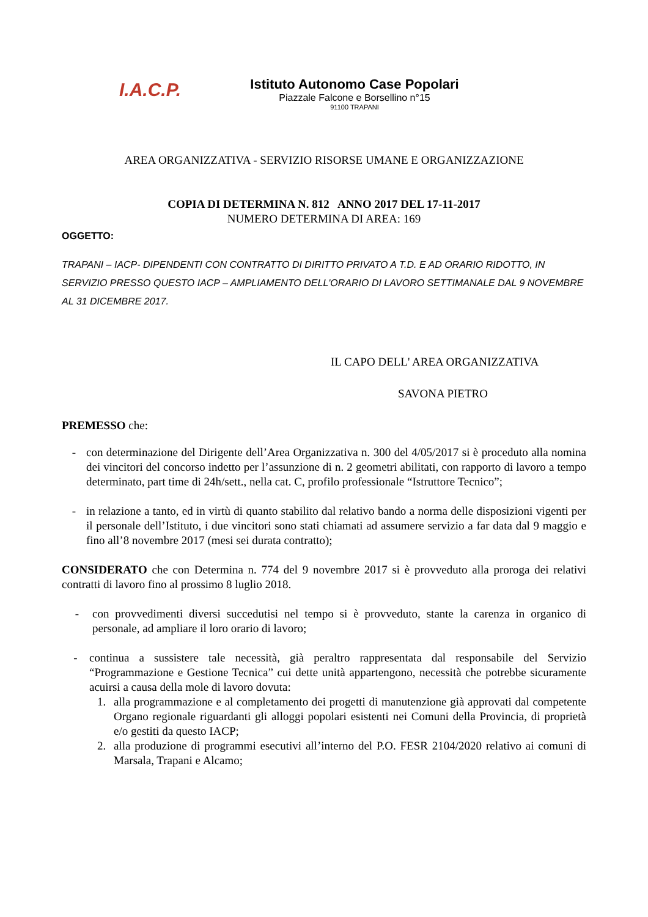I.A.C.P.
Istituto Autonomo Case Popolari
Piazzale Falcone e Borsellino n°15
91100 TRAPANI
AREA ORGANIZZATIVA - SERVIZIO RISORSE UMANE E ORGANIZZAZIONE
COPIA DI DETERMINA N. 812 ANNO 2017 DEL 17-11-2017
NUMERO DETERMINA DI AREA: 169
OGGETTO:
TRAPANI – IACP- DIPENDENTI CON CONTRATTO DI DIRITTO PRIVATO A T.D. E AD ORARIO RIDOTTO, IN SERVIZIO PRESSO QUESTO IACP – AMPLIAMENTO DELL'ORARIO DI LAVORO SETTIMANALE DAL 9 NOVEMBRE AL 31 DICEMBRE 2017.
IL CAPO DELL' AREA ORGANIZZATIVA
SAVONA PIETRO
PREMESSO che:
- con determinazione del Dirigente dell’Area Organizzativa n. 300 del 4/05/2017 si è proceduto alla nomina dei vincitori del concorso indetto per l’assunzione di n. 2 geometri abilitati, con rapporto di lavoro a tempo determinato, part time di 24h/sett., nella cat. C, profilo professionale “Istruttore Tecnico”;
- in relazione a tanto, ed in virtù di quanto stabilito dal relativo bando a norma delle disposizioni vigenti per il personale dell’Istituto, i due vincitori sono stati chiamati ad assumere servizio a far data dal 9 maggio e fino all’8 novembre 2017 (mesi sei durata contratto);
CONSIDERATO che con Determina n. 774 del 9 novembre 2017 si è provveduto alla proroga dei relativi contratti di lavoro fino al prossimo 8 luglio 2018.
- con provvedimenti diversi succedutisi nel tempo si è provveduto, stante la carenza in organico di personale, ad ampliare il loro orario di lavoro;
- continua a sussistere tale necessità, già peraltro rappresentata dal responsabile del Servizio “Programmazione e Gestione Tecnica” cui dette unità appartengono, necessità che potrebbe sicuramente acuirsi a causa della mole di lavoro dovuta:
1. alla programmazione e al completamento dei progetti di manutenzione già approvati dal competente Organo regionale riguardanti gli alloggi popolari esistenti nei Comuni della Provincia, di proprietà e/o gestiti da questo IACP;
2. alla produzione di programmi esecutivi all’interno del P.O. FESR 2104/2020 relativo ai comuni di Marsala, Trapani e Alcamo;